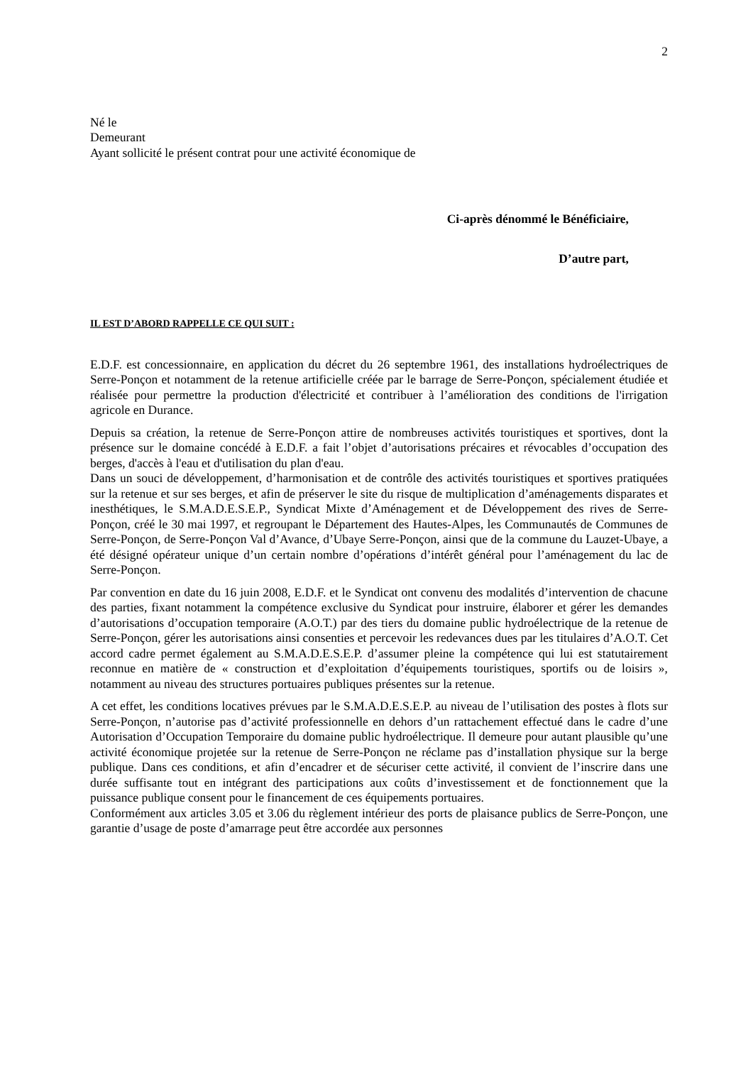2
Né le
Demeurant
Ayant sollicité le présent contrat pour une activité économique de
Ci-après dénommé le Bénéficiaire,
D’autre part,
IL EST D’ABORD RAPPELLE CE QUI SUIT :
E.D.F. est concessionnaire, en application du décret du 26 septembre 1961, des installations hydroélectriques de Serre-Ponçon et notamment de la retenue artificielle créée par le barrage de Serre-Ponçon, spécialement étudiée et réalisée pour permettre la production d'électricité et contribuer à l’amélioration des conditions de l'irrigation agricole en Durance.
Depuis sa création, la retenue de Serre-Ponçon attire de nombreuses activités touristiques et sportives, dont la présence sur le domaine concédé à E.D.F. a fait l’objet d’autorisations précaires et révocables d’occupation des berges, d'accès à l'eau et d'utilisation du plan d'eau.
Dans un souci de développement, d’harmonisation et de contrôle des activités touristiques et sportives pratiquées sur la retenue et sur ses berges, et afin de préserver le site du risque de multiplication d’aménagements disparates et inesthétiques, le S.M.A.D.E.S.E.P., Syndicat Mixte d’Aménagement et de Développement des rives de Serre-Ponçon, créé le 30 mai 1997, et regroupant le Département des Hautes-Alpes, les Communautés de Communes de Serre-Ponçon, de Serre-Ponçon Val d’Avance, d’Ubaye Serre-Ponçon, ainsi que de la commune du Lauzet-Ubaye, a été désigné opérateur unique d’un certain nombre d’opérations d’intérêt général pour l’aménagement du lac de Serre-Ponçon.
Par convention en date du 16 juin 2008, E.D.F. et le Syndicat ont convenu des modalités d’intervention de chacune des parties, fixant notamment la compétence exclusive du Syndicat pour instruire, élaborer et gérer les demandes d’autorisations d’occupation temporaire (A.O.T.) par des tiers du domaine public hydroélectrique de la retenue de Serre-Ponçon, gérer les autorisations ainsi consenties et percevoir les redevances dues par les titulaires d’A.O.T. Cet accord cadre permet également au S.M.A.D.E.S.E.P. d’assumer pleine la compétence qui lui est statutairement reconnue en matière de « construction et d’exploitation d’équipements touristiques, sportifs ou de loisirs », notamment au niveau des structures portuaires publiques présentes sur la retenue.
A cet effet, les conditions locatives prévues par le S.M.A.D.E.S.E.P. au niveau de l’utilisation des postes à flots sur Serre-Ponçon, n’autorise pas d’activité professionnelle en dehors d’un rattachement effectué dans le cadre d’une Autorisation d’Occupation Temporaire du domaine public hydroélectrique. Il demeure pour autant plausible qu’une activité économique projetée sur la retenue de Serre-Ponçon ne réclame pas d’installation physique sur la berge publique. Dans ces conditions, et afin d’encadrer et de sécuriser cette activité, il convient de l’inscrire dans une durée suffisante tout en intégrant des participations aux coûts d’investissement et de fonctionnement que la puissance publique consent pour le financement de ces équipements portuaires.
Conformément aux articles 3.05 et 3.06 du règlement intérieur des ports de plaisance publics de Serre-Ponçon, une garantie d’usage de poste d’amarrage peut être accordée aux personnes